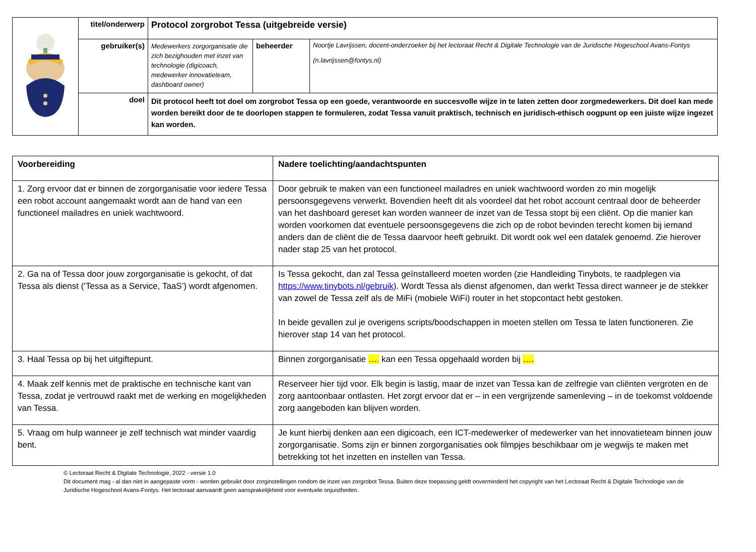| | titel/onderwerp | Protocol zorgrobot Tessa (uitgebreide versie) | | |
| | gebruiker(s) | Medewerkers zorgorganisatie die zich bezighouden met inzet van technologie (digicoach, medewerker innovatieteam, dashboard owner) | beheerder | Noortje Lavrijssen, docent-onderzoeker bij het lectoraat Recht & Digitale Technologie van de Juridische Hogeschool Avans-Fontys (n.lavrijssen@fontys.nl) |
| | doel | Dit protocol heeft tot doel om zorgrobot Tessa op een goede, verantwoorde en succesvolle wijze in te laten zetten door zorgmedewerkers. Dit doel kan mede worden bereikt door de te doorlopen stappen te formuleren, zodat Tessa vanuit praktisch, technisch en juridisch-ethisch oogpunt op een juiste wijze ingezet kan worden. | | |
| Voorbereiding | Nadere toelichting/aandachtspunten |
| --- | --- |
| 1. Zorg ervoor dat er binnen de zorgorganisatie voor iedere Tessa een robot account aangemaakt wordt aan de hand van een functioneel mailadres en uniek wachtwoord. | Door gebruik te maken van een functioneel mailadres en uniek wachtwoord worden zo min mogelijk persoonsgegevens verwerkt. Bovendien heeft dit als voordeel dat het robot account centraal door de beheerder van het dashboard gereset kan worden wanneer de inzet van de Tessa stopt bij een cliënt. Op die manier kan worden voorkomen dat eventuele persoonsgegevens die zich op de robot bevinden terecht komen bij iemand anders dan de cliënt die de Tessa daarvoor heeft gebruikt. Dit wordt ook wel een datalek genoemd. Zie hierover nader stap 25 van het protocol. |
| 2. Ga na of Tessa door jouw zorgorganisatie is gekocht, of dat Tessa als dienst (‘Tessa as a Service, TaaS’) wordt afgenomen. | Is Tessa gekocht, dan zal Tessa geïnstalleerd moeten worden (zie Handleiding Tinybots, te raadplegen via https://www.tinybots.nl/gebruik ). Wordt Tessa als dienst afgenomen, dan werkt Tessa direct wanneer je de stekker van zowel de Tessa zelf als de MiFi (mobiele WiFi) router in het stopcontact hebt gestoken. In beide gevallen zul je overigens scripts/boodschappen in moeten stellen om Tessa te laten functioneren. Zie hierover stap 14 van het protocol. |
| 3. Haal Tessa op bij het uitgiftepunt. | Binnen zorgorganisatie …. kan een Tessa opgehaald worden bij …. |
| 4. Maak zelf kennis met de praktische en technische kant van Tessa, zodat je vertrouwd raakt met de werking en mogelijkheden van Tessa. | Reserveer hier tijd voor. Elk begin is lastig, maar de inzet van Tessa kan de zelfregie van cliënten vergroten en de zorg aantoonbaar ontlasten. Het zorgt ervoor dat er – in een vergrijzende samenleving – in de toekomst voldoende zorg aangeboden kan blijven worden. |
| 5. Vraag om hulp wanneer je zelf technisch wat minder vaardig bent. | Je kunt hierbij denken aan een digicoach, een ICT-medewerker of medewerker van het innovatieteam binnen jouw zorgorganisatie. Soms zijn er binnen zorgorganisaties ook filmpjes beschikbaar om je wegwijs te maken met betrekking tot het inzetten en instellen van Tessa. |
© Lectoraat Recht & Digitale Technologie, 2022 - versie 1.0
Dit document mag - al dan niet in aangepaste vorm - worden gebruikt door zorginstellingen rondom de inzet van zorgrobot Tessa. Buiten deze toepassing geldt onverminderd het copyright van het Lectoraat Recht & Digitale Technologie van de Juridische Hogeschool Avans-Fontys. Het lectoraat aanvaardt geen aansprakelijkheid voor eventuele onjuistheden.